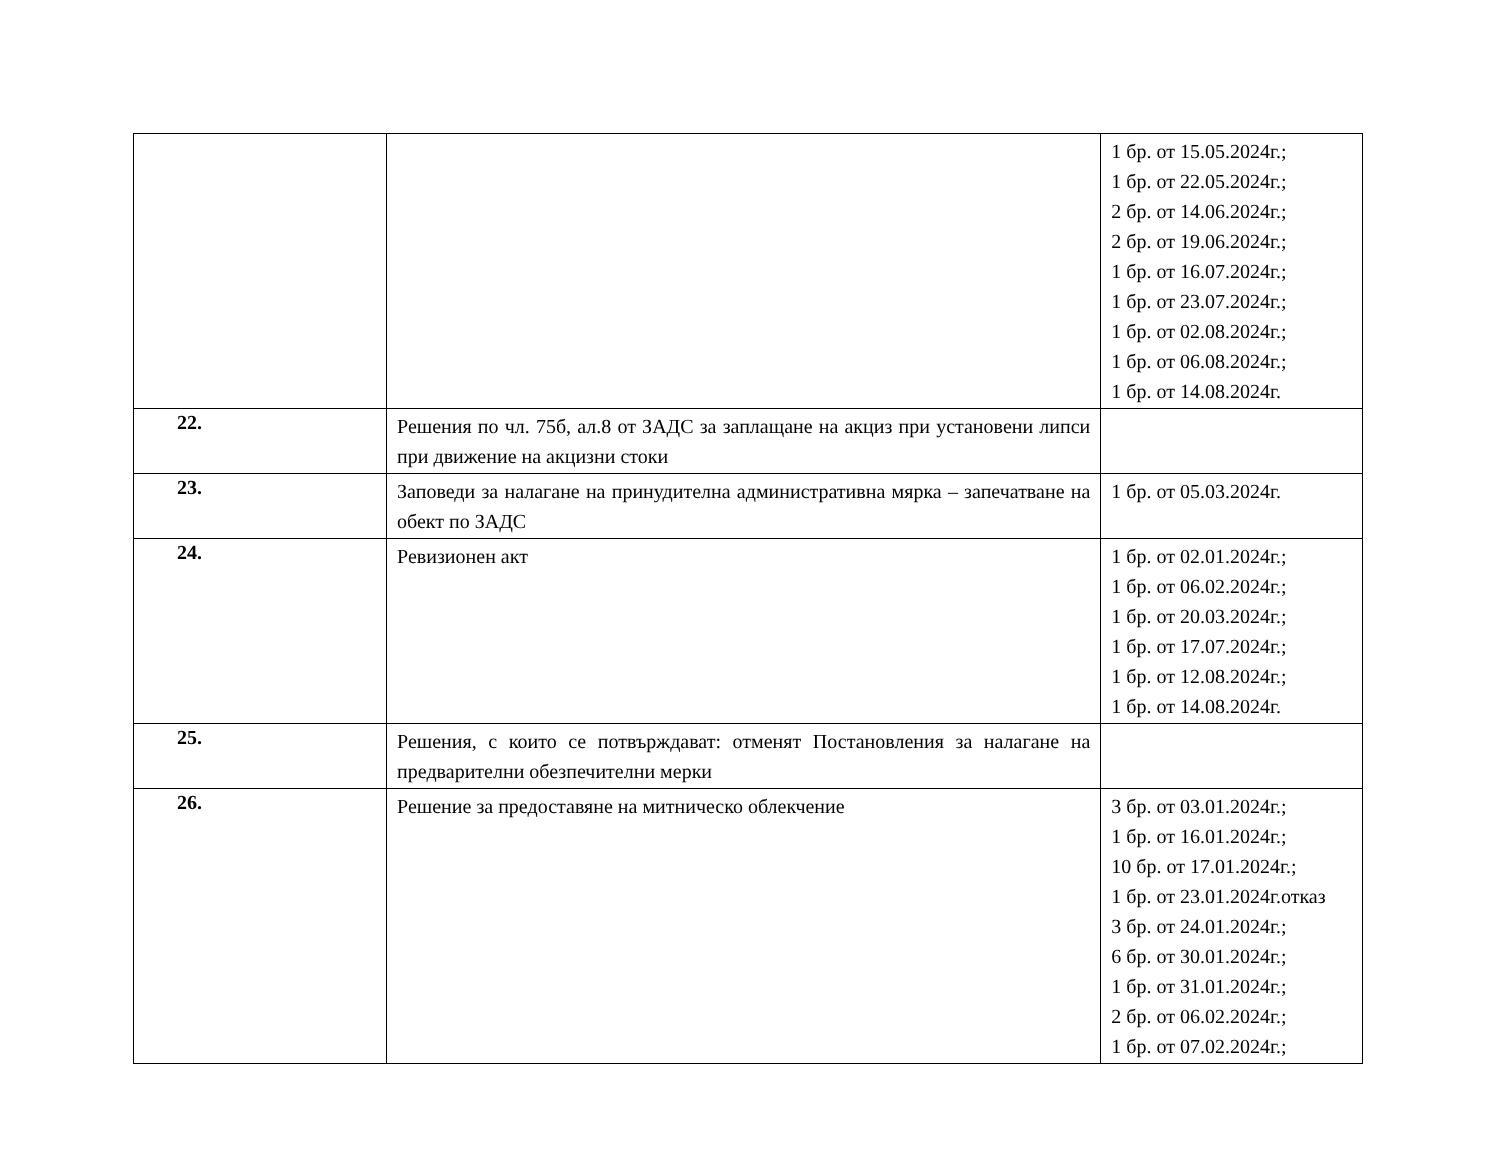| | | 1 бр. от 15.05.2024г.; 1 бр. от 22.05.2024г.; 2 бр. от 14.06.2024г.; 2 бр. от 19.06.2024г.; 1 бр. от 16.07.2024г.; 1 бр. от 23.07.2024г.; 1 бр. от 02.08.2024г.; 1 бр. от 06.08.2024г.; 1 бр. от 14.08.2024г. |
| 22. | Решения по чл. 75б, ал.8 от ЗАДС за заплащане на акциз при установени липси при движение на акцизни стоки | |
| 23. | Заповеди за налагане на принудителна административна мярка – запечатване на обект по ЗАДС | 1 бр. от 05.03.2024г. |
| 24. | Ревизионен акт | 1 бр. от 02.01.2024г.; 1 бр. от 06.02.2024г.; 1 бр. от 20.03.2024г.; 1 бр. от 17.07.2024г.; 1 бр. от 12.08.2024г.; 1 бр. от 14.08.2024г. |
| 25. | Решения, с които се потвърждават: отменят Постановления за налагане на предварителни обезпечителни мерки | |
| 26. | Решение за предоставяне на митническо облекчение | 3 бр. от 03.01.2024г.; 1 бр. от 16.01.2024г.; 10 бр. от 17.01.2024г.; 1 бр. от 23.01.2024г.отказ 3 бр. от 24.01.2024г.; 6 бр. от 30.01.2024г.; 1 бр. от 31.01.2024г.; 2 бр. от 06.02.2024г.; 1 бр. от 07.02.2024г.; |